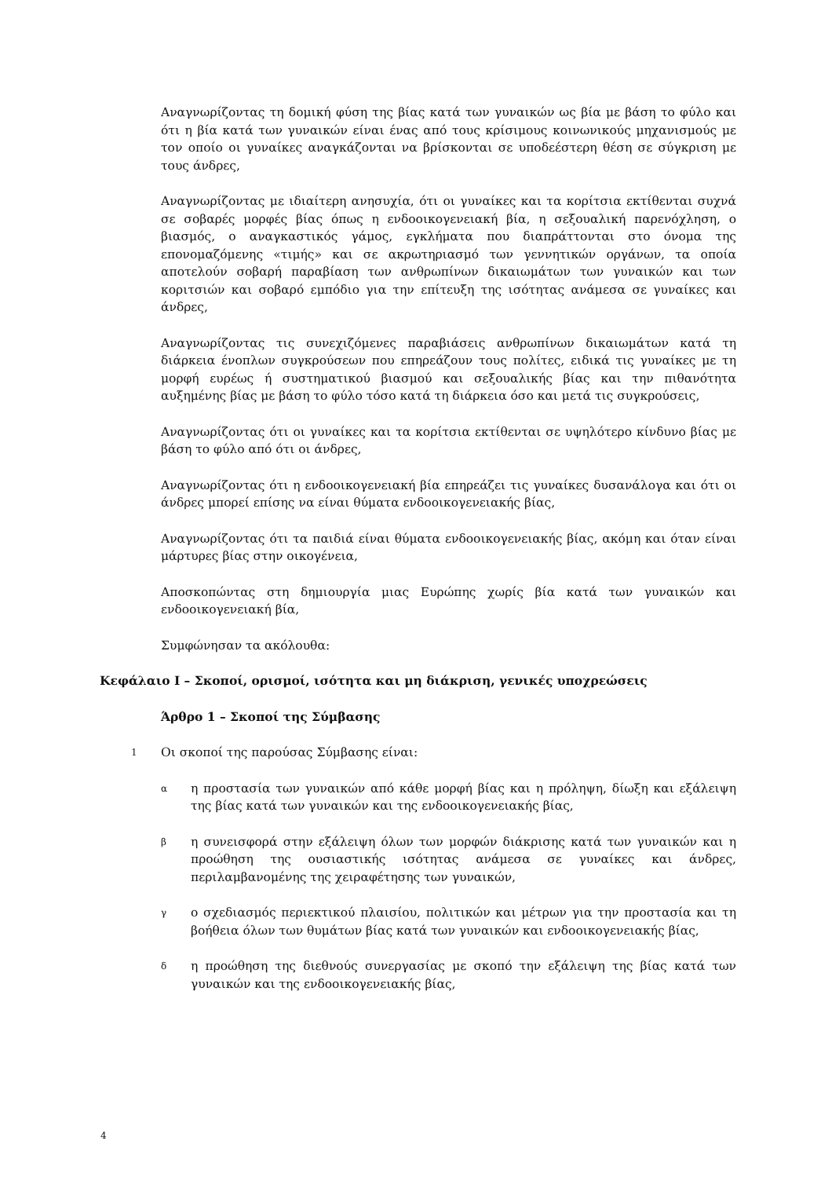Αναγνωρίζοντας τη δομική φύση της βίας κατά των γυναικών ως βία με βάση το φύλο και ότι η βία κατά των γυναικών είναι ένας από τους κρίσιμους κοινωνικούς μηχανισμούς με τον οποίο οι γυναίκες αναγκάζονται να βρίσκονται σε υποδεέστερη θέση σε σύγκριση με τους άνδρες,
Αναγνωρίζοντας με ιδιαίτερη ανησυχία, ότι οι γυναίκες και τα κορίτσια εκτίθενται συχνά σε σοβαρές μορφές βίας όπως η ενδοοικογενειακή βία, η σεξουαλική παρενόχληση, ο βιασμός, ο αναγκαστικός γάμος, εγκλήματα που διαπράττονται στο όνομα της επονομαζόμενης «τιμής» και σε ακρωτηριασμό των γεννητικών οργάνων, τα οποία αποτελούν σοβαρή παραβίαση των ανθρωπίνων δικαιωμάτων των γυναικών και των κοριτσιών και σοβαρό εμπόδιο για την επίτευξη της ισότητας ανάμεσα σε γυναίκες και άνδρες,
Αναγνωρίζοντας τις συνεχιζόμενες παραβιάσεις ανθρωπίνων δικαιωμάτων κατά τη διάρκεια ένοπλων συγκρούσεων που επηρεάζουν τους πολίτες, ειδικά τις γυναίκες με τη μορφή ευρέως ή συστηματικού βιασμού και σεξουαλικής βίας και την πιθανότητα αυξημένης βίας με βάση το φύλο τόσο κατά τη διάρκεια όσο και μετά τις συγκρούσεις,
Αναγνωρίζοντας ότι οι γυναίκες και τα κορίτσια εκτίθενται σε υψηλότερο κίνδυνο βίας με βάση το φύλο από ότι οι άνδρες,
Αναγνωρίζοντας ότι η ενδοοικογενειακή βία επηρεάζει τις γυναίκες δυσανάλογα και ότι οι άνδρες μπορεί επίσης να είναι θύματα ενδοοικογενειακής βίας,
Αναγνωρίζοντας ότι τα παιδιά είναι θύματα ενδοοικογενειακής βίας, ακόμη και όταν είναι μάρτυρες βίας στην οικογένεια,
Αποσκοπώντας στη δημιουργία μιας Ευρώπης χωρίς βία κατά των γυναικών και ενδοοικογενειακή βία,
Συμφώνησαν τα ακόλουθα:
Κεφάλαιο I – Σκοποί, ορισμοί, ισότητα και μη διάκριση, γενικές υποχρεώσεις
Άρθρο 1 – Σκοποί της Σύμβασης
1 Οι σκοποί της παρούσας Σύμβασης είναι:
α
η προστασία των γυναικών από κάθε μορφή βίας και η πρόληψη, δίωξη και εξάλειψη της βίας κατά των γυναικών και της ενδοοικογενειακής βίας,
β
η συνεισφορά στην εξάλειψη όλων των μορφών διάκρισης κατά των γυναικών και η προώθηση της ουσιαστικής ισότητας ανάμεσα σε γυναίκες και άνδρες, περιλαμβανομένης της χειραφέτησης των γυναικών,
γ
ο σχεδιασμός περιεκτικού πλαισίου, πολιτικών και μέτρων για την προστασία και τη βοήθεια όλων των θυμάτων βίας κατά των γυναικών και ενδοοικογενειακής βίας,
δ
η προώθηση της διεθνούς συνεργασίας με σκοπό την εξάλειψη της βίας κατά των γυναικών και της ενδοοικογενειακής βίας,
4